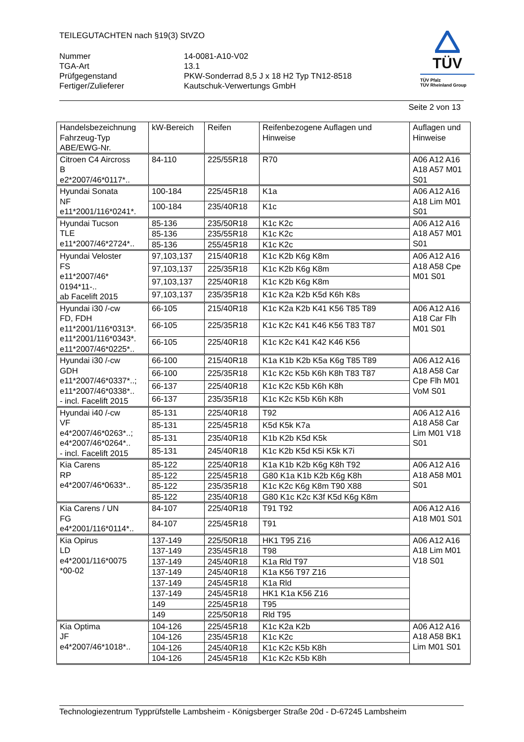TEILEGUTACHTEN nach §19(3) StVZO
Nummer
14-0081-A10-V02
TGA-Art
13.1
Prüfgegenstand
PKW-Sonderrad 8,5 J x 18 H2 Typ TN12-8518
Fertiger/Zulieferer
Kautschuk-Verwertungs GmbH
TÜV
TÜV Pfalz
TÜV Rheinland Group
Seite 2 von 13
| Handelsbezeichnung Fahrzeug-Typ ABE/EWG-Nr. | kW-Bereich | Reifen | Reifenbezogene Auflagen und Hinweise | Auflagen und Hinweise |
| Citroen C4 Aircross B e2*2007/46*0117*.. | 84-110 | 225/55R18 | R70 | A06 A12 A16 A18 A57 M01 S01 |
| Hyundai Sonata NF e11*2001/116*0241*. | 100-184 | 225/45R18 | K1a | A06 A12 A16 A18 Lim M01 S01 |
| | 100-184 | 235/40R18 | K1c | |
| Hyundai Tucson TLE e11*2007/46*2724*.. | 85-136 | 235/50R18 | K1c K2c | A06 A12 A16 A18 A57 M01 S01 |
| | 85-136 | 235/55R18 | K1c K2c | |
| | 85-136 | 255/45R18 | K1c K2c | |
| Hyundai Veloster FS e11*2007/46* 0194*11-.. ab Facelift 2015 | 97,103,137 | 215/40R18 | K1c K2b K6g K8m | A06 A12 A16 A18 A58 Cpe M01 S01 |
| | 97,103,137 | 225/35R18 | K1c K2b K6g K8m | |
| | 97,103,137 | 225/40R18 | K1c K2b K6g K8m | |
| | 97,103,137 | 235/35R18 | K1c K2a K2b K5d K6h K8s | |
| Hyundai i30 /-cw FD, FDH e11*2001/116*0313*. e11*2001/116*0343*. e11*2007/46*0225*.. | 66-105 | 215/40R18 | K1c K2a K2b K41 K56 T85 T89 | A06 A12 A16 A18 Car Flh M01 S01 |
| | 66-105 | 225/35R18 | K1c K2c K41 K46 K56 T83 T87 | |
| | 66-105 | 225/40R18 | K1c K2c K41 K42 K46 K56 | |
| Hyundai i30 /-cw GDH e11*2007/46*0337*..; e11*2007/46*0338*.. - incl. Facelift 2015 | 66-100 | 215/40R18 | K1a K1b K2b K5a K6g T85 T89 | A06 A12 A16 A18 A58 Car Cpe Flh M01 VoM S01 |
| | 66-100 | 225/35R18 | K1c K2c K5b K6h K8h T83 T87 | |
| | 66-137 | 225/40R18 | K1c K2c K5b K6h K8h | |
| | 66-137 | 235/35R18 | K1c K2c K5b K6h K8h | |
| Hyundai i40 /-cw VF e4*2007/46*0263*..; e4*2007/46*0264*.. - incl. Facelift 2015 | 85-131 | 225/40R18 | T92 | A06 A12 A16 A18 A58 Car Lim M01 V18 S01 |
| | 85-131 | 225/45R18 | K5d K5k K7a | |
| | 85-131 | 235/40R18 | K1b K2b K5d K5k | |
| | 85-131 | 245/40R18 | K1c K2b K5d K5i K5k K7i | |
| Kia Carens RP e4*2007/46*0633*.. | 85-122 | 225/40R18 | K1a K1b K2b K6g K8h T92 | A06 A12 A16 A18 A58 M01 S01 |
| | 85-122 | 225/45R18 | G80 K1a K1b K2b K6g K8h | |
| | 85-122 | 235/35R18 | K1c K2c K6g K8m T90 X88 | |
| | 85-122 | 235/40R18 | G80 K1c K2c K3f K5d K6g K8m | |
| Kia Carens / UN FG e4*2001/116*0114*.. | 84-107 | 225/40R18 | T91 T92 | A06 A12 A16 A18 M01 S01 |
| | 84-107 | 225/45R18 | T91 | |
| Kia Opirus LD e4*2001/116*0075 *00-02 | 137-149 | 225/50R18 | HK1 T95 Z16 | A06 A12 A16 A18 Lim M01 V18 S01 |
| | 137-149 | 235/45R18 | T98 | |
| | 137-149 | 245/40R18 | K1a Rld T97 | |
| | 137-149 | 245/40R18 | K1a K56 T97 Z16 | |
| | 137-149 | 245/45R18 | K1a Rld | |
| | 137-149 | 245/45R18 | HK1 K1a K56 Z16 | |
| | 149 | 225/45R18 | T95 | |
| | 149 | 225/50R18 | Rld T95 | |
| Kia Optima JF e4*2007/46*1018*.. | 104-126 | 225/45R18 | K1c K2a K2b | A06 A12 A16 A18 A58 BK1 Lim M01 S01 |
| | 104-126 | 235/45R18 | K1c K2c | |
| | 104-126 | 245/40R18 | K1c K2c K5b K8h | |
| | 104-126 | 245/45R18 | K1c K2c K5b K8h | |
Technologiezentrum Typprüfstelle Lambsheim - Königsberger Straße 20d - D-67245 Lambsheim